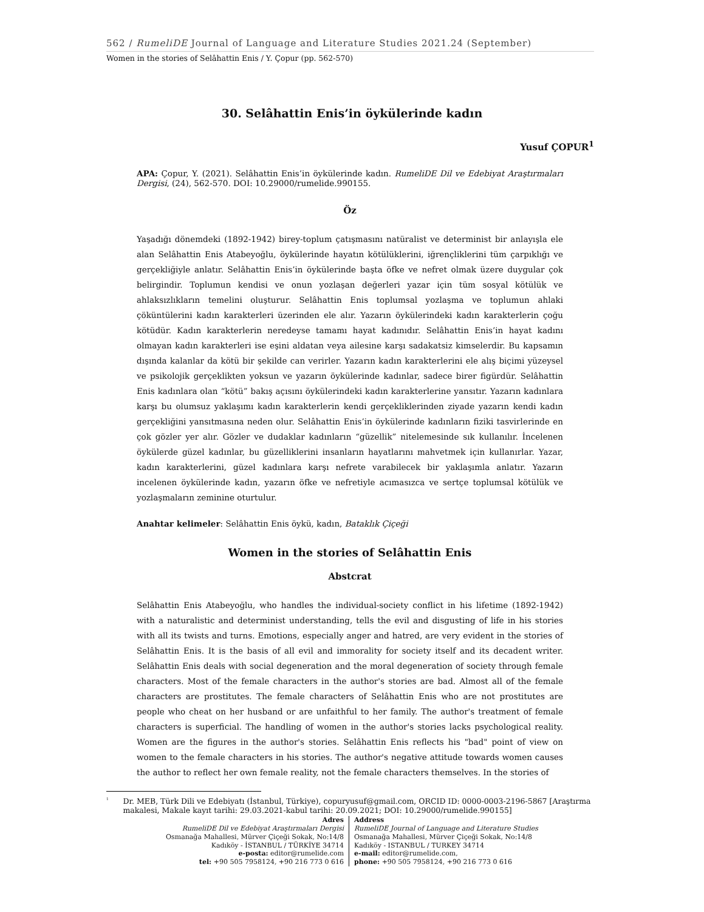562 / RumeliDE Journal of Language and Literature Studies 2021.24 (September)
Women in the stories of Selâhattin Enis / Y. Çopur (pp. 562-570)
30. Selâhattin Enis’in öykülerinde kadın
Yusuf ÇOPUR<sup>1</sup>
APA: Çopur, Y. (2021). Selâhattin Enis’in öykülerinde kadın. RumeliDE Dil ve Edebiyat Araştırmaları Dergisi, (24), 562-570. DOI: 10.29000/rumelide.990155.
Öz
Yaşadığı dönemdeki (1892-1942) birey-toplum çatışmasını natüralist ve determinist bir anlayışla ele alan Selâhattin Enis Atabeyoğlu, öykülerinde hayatın kötülüklerini, iğrençliklerini tüm çarpıklığı ve gerçekliğiyle anlatır. Selâhattin Enis’in öykülerinde başta öfke ve nefret olmak üzere duygular çok belirgindir. Toplumun kendisi ve onun yozlaşan değerleri yazar için tüm sosyal kötülük ve ahlaksızlıkların temelini oluşturur. Selâhattin Enis toplumsal yozlaşma ve toplumun ahlaki çöküntülerini kadın karakterleri üzerinden ele alır. Yazarın öykülerindeki kadın karakterlerin çoğu kötüdür. Kadın karakterlerin neredeyse tamamı hayat kadınıdır. Selâhattin Enis’in hayat kadını olmayan kadın karakterleri ise eşini aldatan veya ailesine karşı sadakatsiz kimselerdir. Bu kapsamın dışında kalanlar da kötü bir şekilde can verirler. Yazarın kadın karakterlerini ele alış biçimi yüzeysel ve psikolojik gerçeklikten yoksun ve yazarın öykülerinde kadınlar, sadece birer figürdür. Selâhattin Enis kadınlara olan “kötü” bakış açısını öykülerindeki kadın karakterlerine yansıtır. Yazarın kadınlara karşı bu olumsuz yaklaşımı kadın karakterlerin kendi gerçekliklerinden ziyade yazarın kendi kadın gerçekliğini yansıtmasına neden olur. Selâhattin Enis’in öykülerinde kadınların fiziki tasvirlerinde en çok gözler yer alır. Gözler ve dudaklar kadınların “güzellik” nitelemesinde sık kullanılır. İncelenen öykülerde güzel kadınlar, bu güzelliklerini insanların hayatlarını mahvetmek için kullanırlar. Yazar, kadın karakterlerini, güzel kadınlara karşı nefrete varabilecek bir yaklaşımla anlatır. Yazarın incelenen öykülerinde kadın, yazarın öfke ve nefretiyle acımasızca ve sertçe toplumsal kötülük ve yozlaşmaların zeminine oturtulur.
Anahtar kelimeler: Selâhattin Enis öykü, kadın, Bataklık Çiçeği
Women in the stories of Selâhattin Enis
Abstcrat
Selâhattin Enis Atabeyoğlu, who handles the individual-society conflict in his lifetime (1892-1942) with a naturalistic and determinist understanding, tells the evil and disgusting of life in his stories with all its twists and turns. Emotions, especially anger and hatred, are very evident in the stories of Selâhattin Enis. It is the basis of all evil and immorality for society itself and its decadent writer. Selâhattin Enis deals with social degeneration and the moral degeneration of society through female characters. Most of the female characters in the author's stories are bad. Almost all of the female characters are prostitutes. The female characters of Selâhattin Enis who are not prostitutes are people who cheat on her husband or are unfaithful to her family. The author's treatment of female characters is superficial. The handling of women in the author's stories lacks psychological reality. Women are the figures in the author's stories. Selâhattin Enis reflects his "bad" point of view on women to the female characters in his stories. The author's negative attitude towards women causes the author to reflect her own female reality, not the female characters themselves. In the stories of
<sup>1</sup>
Dr. MEB, Türk Dili ve Edebiyatı (İstanbul, Türkiye), copuryusuf@gmail.com, ORCID ID: 0000-0003-2196-5867 [Araştırma makalesi, Makale kayıt tarihi: 29.03.2021-kabul tarihi: 20.09.2021; DOI: 10.29000/rumelide.990155]
Adres
RumeliDE Dil ve Edebiyat Araştırmaları Dergisi
Osmanağa Mahallesi, Mürver Çiçeği Sokak, No:14/8
Kadıköy - İSTANBUL / TÜRKİYE 34714
e-posta: editor@rumelide.com
tel: +90 505 7958124, +90 216 773 0 616
Address
RumeliDE Journal of Language and Literature Studies
Osmanağa Mahallesi, Mürver Çiçeği Sokak, No:14/8
Kadıköy - ISTANBUL / TURKEY 34714
e-mail: editor@rumelide.com,
phone: +90 505 7958124, +90 216 773 0 616